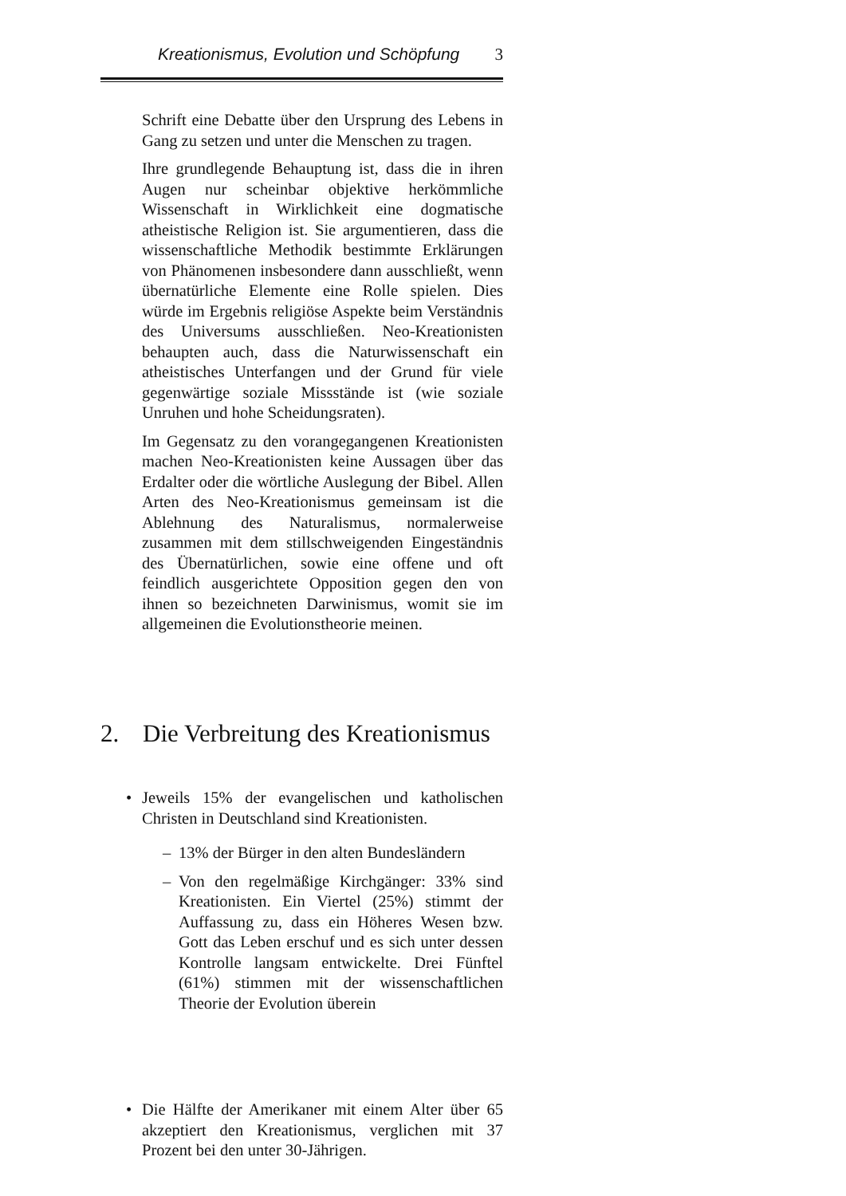Kreationismus, Evolution und Schöpfung 3
Schrift eine Debatte über den Ursprung des Lebens in Gang zu setzen und unter die Menschen zu tragen.
Ihre grundlegende Behauptung ist, dass die in ihren Augen nur scheinbar objektive herkömmliche Wissenschaft in Wirklichkeit eine dogmatische atheistische Religion ist. Sie argumentieren, dass die wissenschaftliche Methodik bestimmte Erklärungen von Phänomenen insbesondere dann ausschließt, wenn übernatürliche Elemente eine Rolle spielen. Dies würde im Ergebnis religiöse Aspekte beim Verständnis des Universums ausschließen. Neo-Kreationisten behaupten auch, dass die Naturwissenschaft ein atheistisches Unterfangen und der Grund für viele gegenwärtige soziale Missstände ist (wie soziale Unruhen und hohe Scheidungsraten).
Im Gegensatz zu den vorangegangenen Kreationisten machen Neo-Kreationisten keine Aussagen über das Erdalter oder die wörtliche Auslegung der Bibel. Allen Arten des Neo-Kreationismus gemeinsam ist die Ablehnung des Naturalismus, normalerweise zusammen mit dem stillschweigenden Eingeständnis des Übernatürlichen, sowie eine offene und oft feindlich ausgerichtete Opposition gegen den von ihnen so bezeichneten Darwinismus, womit sie im allgemeinen die Evolutionstheorie meinen.
2. Die Verbreitung des Kreationismus
• Jeweils 15% der evangelischen und katholischen Christen in Deutschland sind Kreationisten.
– 13% der Bürger in den alten Bundesländern
– Von den regelmäßige Kirchgänger: 33% sind Kreationisten. Ein Viertel (25%) stimmt der Auffassung zu, dass ein Höheres Wesen bzw. Gott das Leben erschuf und es sich unter dessen Kontrolle langsam entwickelte. Drei Fünftel (61%) stimmen mit der wissenschaftlichen Theorie der Evolution überein
• Die Hälfte der Amerikaner mit einem Alter über 65 akzeptiert den Kreationismus, verglichen mit 37 Prozent bei den unter 30-Jährigen.